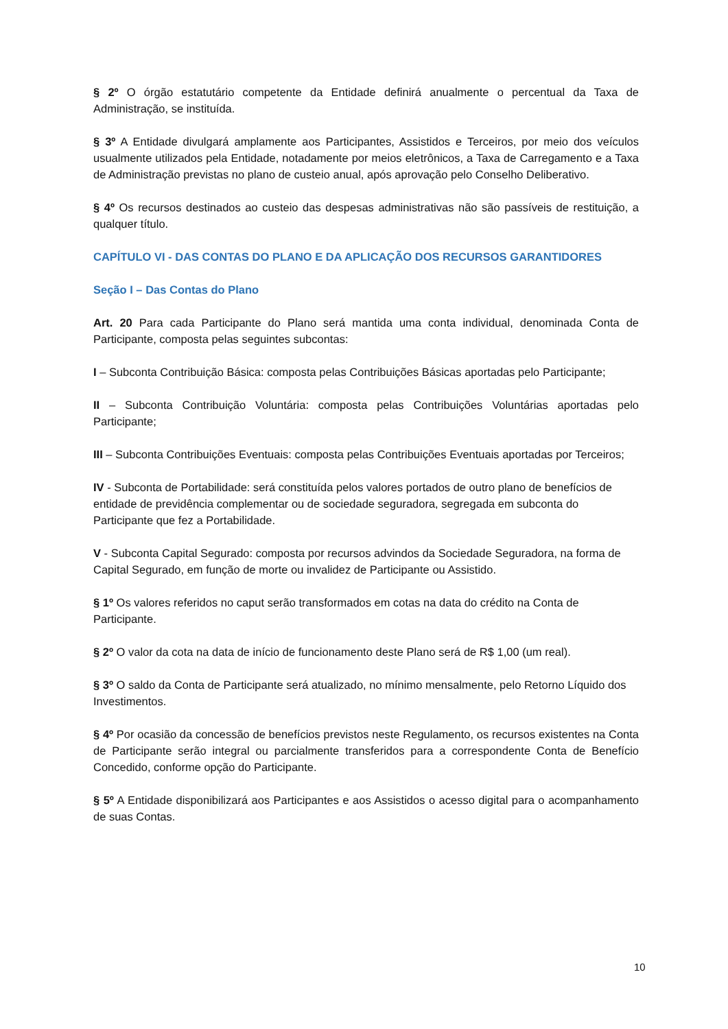§ 2º O órgão estatutário competente da Entidade definirá anualmente o percentual da Taxa de Administração, se instituída.
§ 3º A Entidade divulgará amplamente aos Participantes, Assistidos e Terceiros, por meio dos veículos usualmente utilizados pela Entidade, notadamente por meios eletrônicos, a Taxa de Carregamento e a Taxa de Administração previstas no plano de custeio anual, após aprovação pelo Conselho Deliberativo.
§ 4º Os recursos destinados ao custeio das despesas administrativas não são passíveis de restituição, a qualquer título.
CAPÍTULO VI - DAS CONTAS DO PLANO E DA APLICAÇÃO DOS RECURSOS GARANTIDORES
Seção I – Das Contas do Plano
Art. 20 Para cada Participante do Plano será mantida uma conta individual, denominada Conta de Participante, composta pelas seguintes subcontas:
I – Subconta Contribuição Básica: composta pelas Contribuições Básicas aportadas pelo Participante;
II – Subconta Contribuição Voluntária: composta pelas Contribuições Voluntárias aportadas pelo Participante;
III – Subconta Contribuições Eventuais: composta pelas Contribuições Eventuais aportadas por Terceiros;
IV - Subconta de Portabilidade: será constituída pelos valores portados de outro plano de benefícios de entidade de previdência complementar ou de sociedade seguradora, segregada em subconta do Participante que fez a Portabilidade.
V - Subconta Capital Segurado: composta por recursos advindos da Sociedade Seguradora, na forma de Capital Segurado, em função de morte ou invalidez de Participante ou Assistido.
§ 1º Os valores referidos no caput serão transformados em cotas na data do crédito na Conta de Participante.
§ 2º O valor da cota na data de início de funcionamento deste Plano será de R$ 1,00 (um real).
§ 3º O saldo da Conta de Participante será atualizado, no mínimo mensalmente, pelo Retorno Líquido dos Investimentos.
§ 4º Por ocasião da concessão de benefícios previstos neste Regulamento, os recursos existentes na Conta de Participante serão integral ou parcialmente transferidos para a correspondente Conta de Benefício Concedido, conforme opção do Participante.
§ 5º A Entidade disponibilizará aos Participantes e aos Assistidos o acesso digital para o acompanhamento de suas Contas.
10